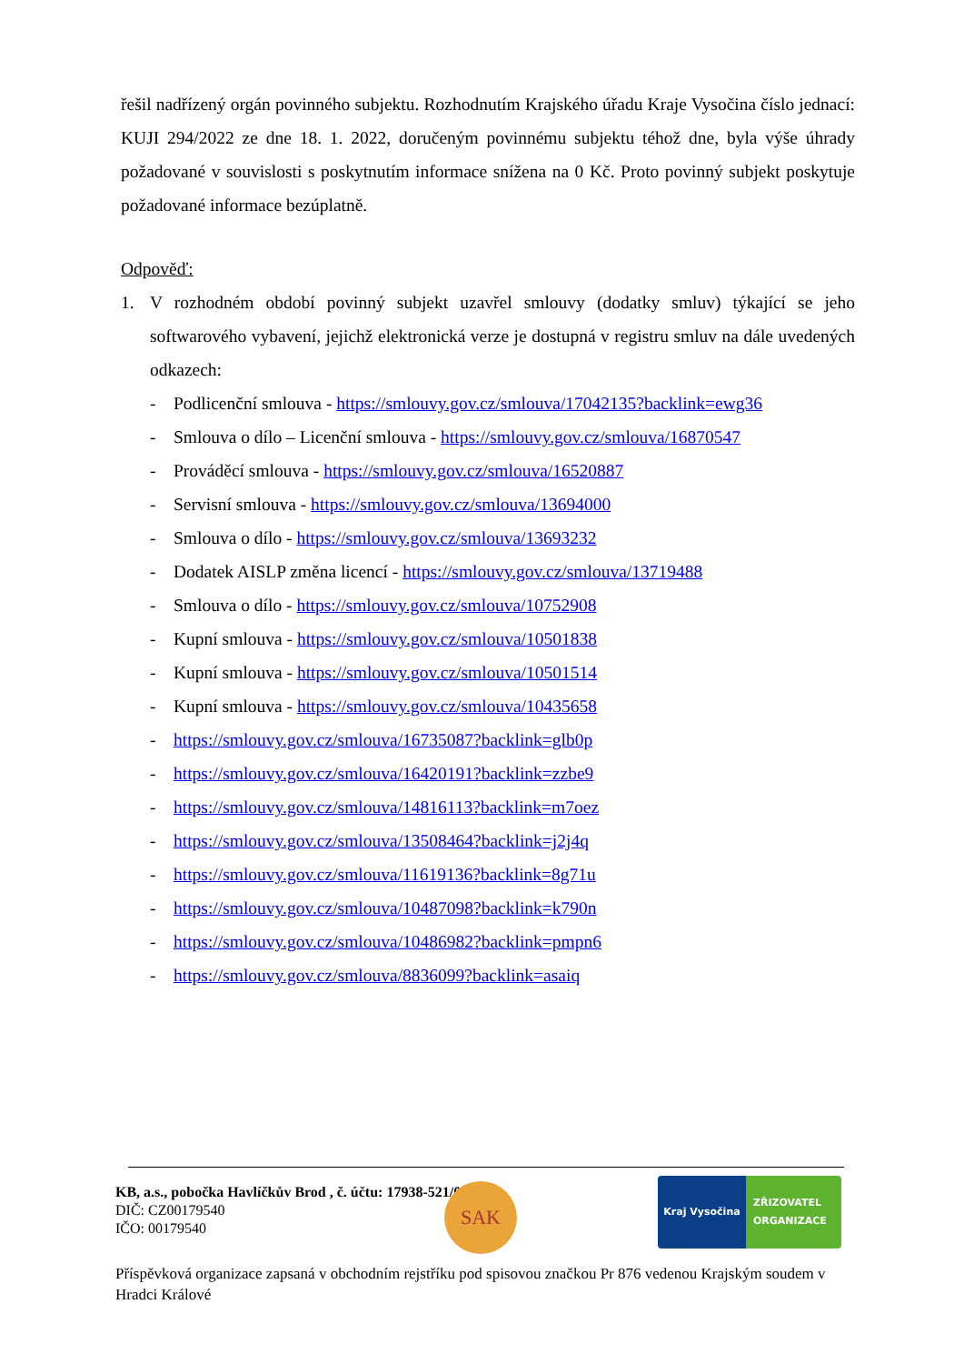řešil nadřízený orgán povinného subjektu. Rozhodnutím Krajského úřadu Kraje Vysočina číslo jednací: KUJI 294/2022 ze dne 18. 1. 2022, doručeným povinnému subjektu téhož dne, byla výše úhrady požadované v souvislosti s poskytnutím informace snížena na 0 Kč. Proto povinný subjekt poskytuje požadované informace bezúplatně.
Odpověď:
1. V rozhodném období povinný subjekt uzavřel smlouvy (dodatky smluv) týkající se jeho softwarového vybavení, jejichž elektronická verze je dostupná v registru smluv na dále uvedených odkazech:
- Podlicenční smlouva - https://smlouvy.gov.cz/smlouva/17042135?backlink=ewg36
- Smlouva o dílo – Licenční smlouva - https://smlouvy.gov.cz/smlouva/16870547
- Prováděcí smlouva - https://smlouvy.gov.cz/smlouva/16520887
- Servisní smlouva - https://smlouvy.gov.cz/smlouva/13694000
- Smlouva o dílo - https://smlouvy.gov.cz/smlouva/13693232
- Dodatek AISLP změna licencí - https://smlouvy.gov.cz/smlouva/13719488
- Smlouva o dílo - https://smlouvy.gov.cz/smlouva/10752908
- Kupní smlouva - https://smlouvy.gov.cz/smlouva/10501838
- Kupní smlouva - https://smlouvy.gov.cz/smlouva/10501514
- Kupní smlouva - https://smlouvy.gov.cz/smlouva/10435658
- https://smlouvy.gov.cz/smlouva/16735087?backlink=glb0p
- https://smlouvy.gov.cz/smlouva/16420191?backlink=zzbe9
- https://smlouvy.gov.cz/smlouva/14816113?backlink=m7oez
- https://smlouvy.gov.cz/smlouva/13508464?backlink=j2j4q
- https://smlouvy.gov.cz/smlouva/11619136?backlink=8g71u
- https://smlouvy.gov.cz/smlouva/10487098?backlink=k790n
- https://smlouvy.gov.cz/smlouva/10486982?backlink=pmpn6
- https://smlouvy.gov.cz/smlouva/8836099?backlink=asaiq
SAK
Kraj Vysočina ZŘIZOVATEL
ORGANIZACE
KB, a.s., pobočka Havlíčkův Brod , č. účtu: 17938-521/0100
DIČ: CZ00179540
IČO: 00179540
Příspěvková organizace zapsaná v obchodním rejstříku pod spisovou značkou Pr 876 vedenou Krajským soudem v Hradci Králové